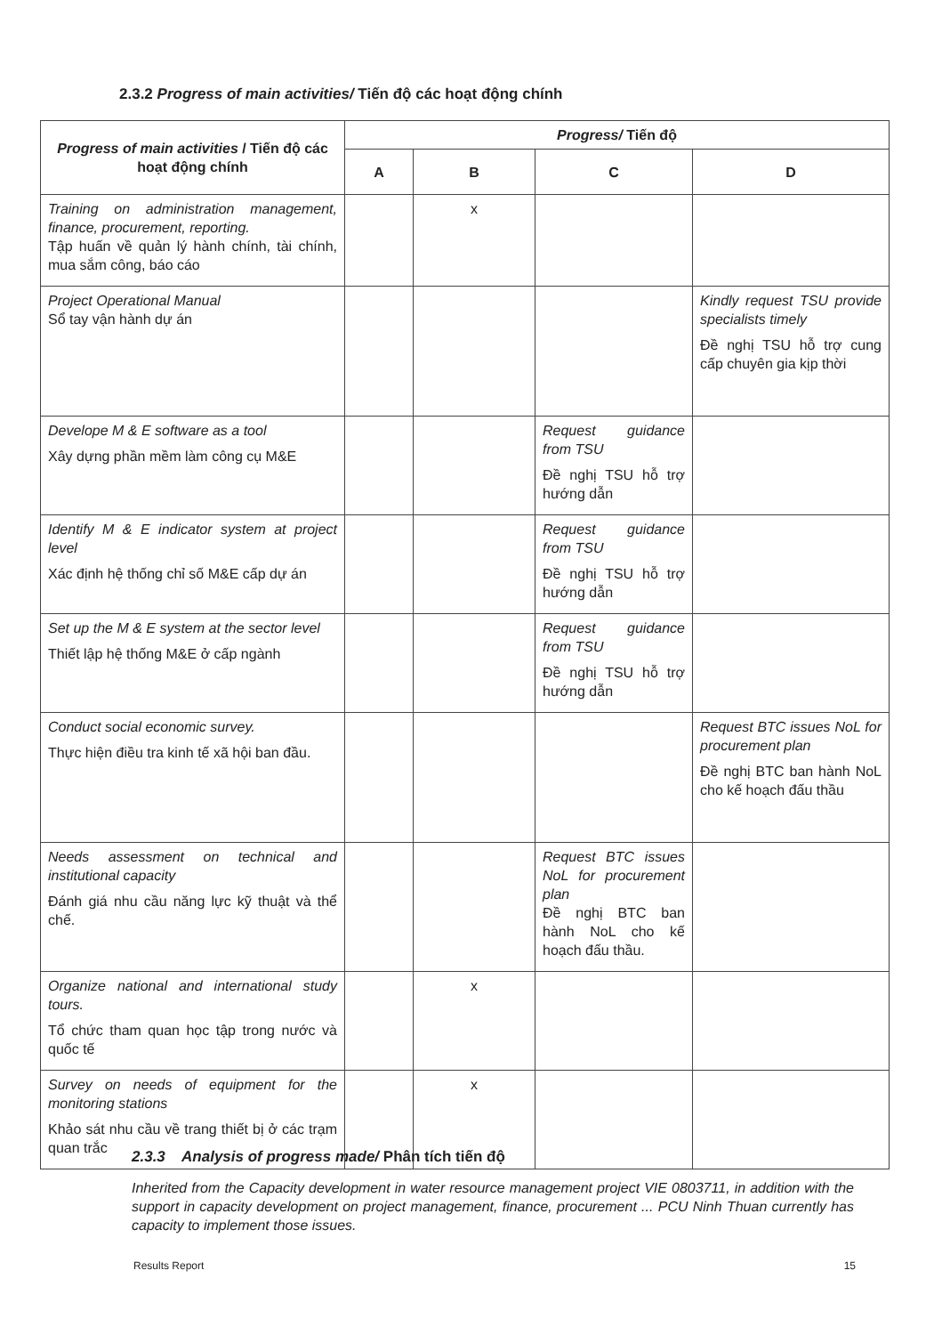2.3.2 Progress of main activities/ Tiến độ các hoạt động chính
| Progress of main activities / Tiến độ các hoạt động chính | Progress/ Tiến độ | | | |
| --- | --- | --- | --- | --- |
| | A | B | C | D |
| Training on administration management, finance, procurement, reporting. Tập huấn về quản lý hành chính, tài chính, mua sắm công, báo cáo | | x | | |
| Project Operational Manual Sổ tay vận hành dự án | | | | Kindly request TSU provide specialists timely Đề nghị TSU hỗ trợ cung cấp chuyên gia kịp thời |
| Develope M & E software as a tool Xây dựng phần mềm làm công cụ M&E | | | Request guidance from TSU Đề nghị TSU hỗ trợ hướng dẫn | |
| Identify M & E indicator system at project level Xác định hệ thống chỉ số M&E cấp dự án | | | Request guidance from TSU Đề nghị TSU hỗ trợ hướng dẫn | |
| Set up the M & E system at the sector level Thiết lập hệ thống M&E ở cấp ngành | | | Request guidance from TSU Đề nghị TSU hỗ trợ hướng dẫn | |
| Conduct social economic survey. Thực hiện điều tra kinh tế xã hội ban đầu. | | | | Request BTC issues NoL for procurement plan Đề nghị BTC ban hành NoL cho kế hoạch đấu thầu |
| Needs assessment on technical and institutional capacity Đánh giá nhu cầu năng lực kỹ thuật và thể chế. | | | Request BTC issues NoL for procurement plan Đề nghị BTC ban hành NoL cho kế hoạch đấu thầu. | |
| Organize national and international study tours. Tổ chức tham quan học tập trong nước và quốc tế | | x | | |
| Survey on needs of equipment for the monitoring stations Khảo sát nhu cầu về trang thiết bị ở các trạm quan trắc | | x | | |
2.3.3 Analysis of progress made/ Phân tích tiến độ
Inherited from the Capacity development in water resource management project VIE 0803711, in addition with the support in capacity development on project management, finance, procurement ... PCU Ninh Thuan currently has capacity to implement those issues.
Results Report 15